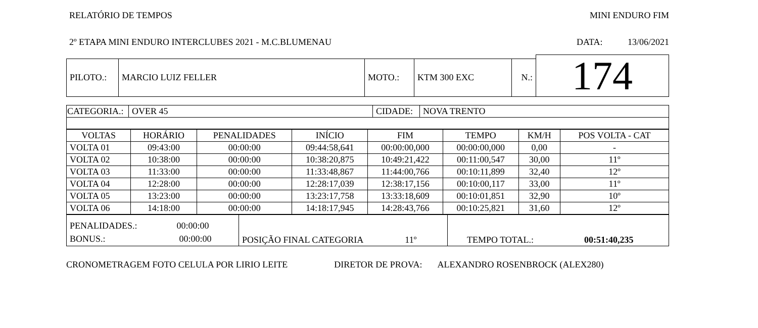RELATÓRIO DE TEMPOS MINI ENDURO FIM
2º ETAPA MINI ENDURO INTERCLUBES 2021 - M.C.BLUMENAU DATA: 13/06/2021
| | | | | | 174 |
| PILOTO.: | MARCIO LUIZ FELLER | MOTO.: | KTM 300 EXC | N.: | |
| CATEGORIA.: | OVER 45 | CIDADE: | NOVA TRENTO |
| VOLTAS | HORÁRIO | PENALIDADES | INÍCIO | FIM | TEMPO | KM/H | POS VOLTA - CAT |
| --- | --- | --- | --- | --- | --- | --- | --- |
| VOLTA 01 | 09:43:00 | 00:00:00 | 09:44:58,641 | 00:00:00,000 | 00:00:00,000 | 0,00 | - |
| VOLTA 02 | 10:38:00 | 00:00:00 | 10:38:20,875 | 10:49:21,422 | 00:11:00,547 | 30,00 | 11º |
| VOLTA 03 | 11:33:00 | 00:00:00 | 11:33:48,867 | 11:44:00,766 | 00:10:11,899 | 32,40 | 12º |
| VOLTA 04 | 12:28:00 | 00:00:00 | 12:28:17,039 | 12:38:17,156 | 00:10:00,117 | 33,00 | 11º |
| VOLTA 05 | 13:23:00 | 00:00:00 | 13:23:17,758 | 13:33:18,609 | 00:10:01,851 | 32,90 | 10º |
| VOLTA 06 | 14:18:00 | 00:00:00 | 14:18:17,945 | 14:28:43,766 | 00:10:25,821 | 31,60 | 12º |
| PENALIDADES.: 00:00:00 BONUS.: 00:00:00 | POSIÇÃO FINAL CATEGORIA 11º | TEMPO TOTAL.: 00:51:40,235 |
CRONOMETRAGEM FOTO CELULA POR LIRIO LEITE DIRETOR DE PROVA: ALEXANDRO ROSENBROCK (ALEX280)